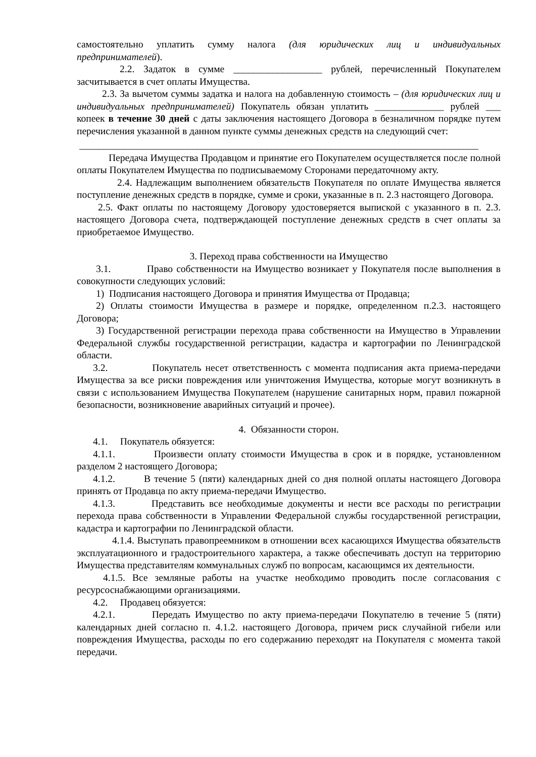самостоятельно уплатить сумму налога (для юридических лиц и индивидуальных предпринимателей).
2.2. Задаток в сумме __________________ рублей, перечисленный Покупателем засчитывается в счет оплаты Имущества.
2.3. За вычетом суммы задатка и налога на добавленную стоимость – (для юридических лиц и индивидуальных предпринимателей) Покупатель обязан уплатить ______________ рублей ___ копеек в течение 30 дней с даты заключения настоящего Договора в безналичном порядке путем перечисления указанной в данном пункте суммы денежных средств на следующий счет:
_________________________________________________________________________________
Передача Имущества Продавцом и принятие его Покупателем осуществляется после полной оплаты Покупателем Имущества по подписываемому Сторонами передаточному акту.
2.4. Надлежащим выполнением обязательств Покупателя по оплате Имущества является поступление денежных средств в порядке, сумме и сроки, указанные в п. 2.3 настоящего Договора.
2.5. Факт оплаты по настоящему Договору удостоверяется выпиской с указанного в п. 2.3. настоящего Договора счета, подтверждающей поступление денежных средств в счет оплаты за приобретаемое Имущество.
3. Переход права собственности на Имущество
3.1. Право собственности на Имущество возникает у Покупателя после выполнения в совокупности следующих условий:
1) Подписания настоящего Договора и принятия Имущества от Продавца;
2) Оплаты стоимости Имущества в размере и порядке, определенном п.2.3. настоящего Договора;
3) Государственной регистрации перехода права собственности на Имущество в Управлении Федеральной службы государственной регистрации, кадастра и картографии по Ленинградской области.
3.2. Покупатель несет ответственность с момента подписания акта приема-передачи Имущества за все риски повреждения или уничтожения Имущества, которые могут возникнуть в связи с использованием Имущества Покупателем (нарушение санитарных норм, правил пожарной безопасности, возникновение аварийных ситуаций и прочее).
4. Обязанности сторон.
4.1. Покупатель обязуется:
4.1.1. Произвести оплату стоимости Имущества в срок и в порядке, установленном разделом 2 настоящего Договора;
4.1.2. В течение 5 (пяти) календарных дней со дня полной оплаты настоящего Договора принять от Продавца по акту приема-передачи Имущество.
4.1.3. Представить все необходимые документы и нести все расходы по регистрации перехода права собственности в Управлении Федеральной службы государственной регистрации, кадастра и картографии по Ленинградской области.
4.1.4. Выступать правопреемником в отношении всех касающихся Имущества обязательств эксплуатационного и градостроительного характера, а также обеспечивать доступ на территорию Имущества представителям коммунальных служб по вопросам, касающимся их деятельности.
4.1.5. Все земляные работы на участке необходимо проводить после согласования с ресурсоснабжающими организациями.
4.2. Продавец обязуется:
4.2.1. Передать Имущество по акту приема-передачи Покупателю в течение 5 (пяти) календарных дней согласно п. 4.1.2. настоящего Договора, причем риск случайной гибели или повреждения Имущества, расходы по его содержанию переходят на Покупателя с момента такой передачи.